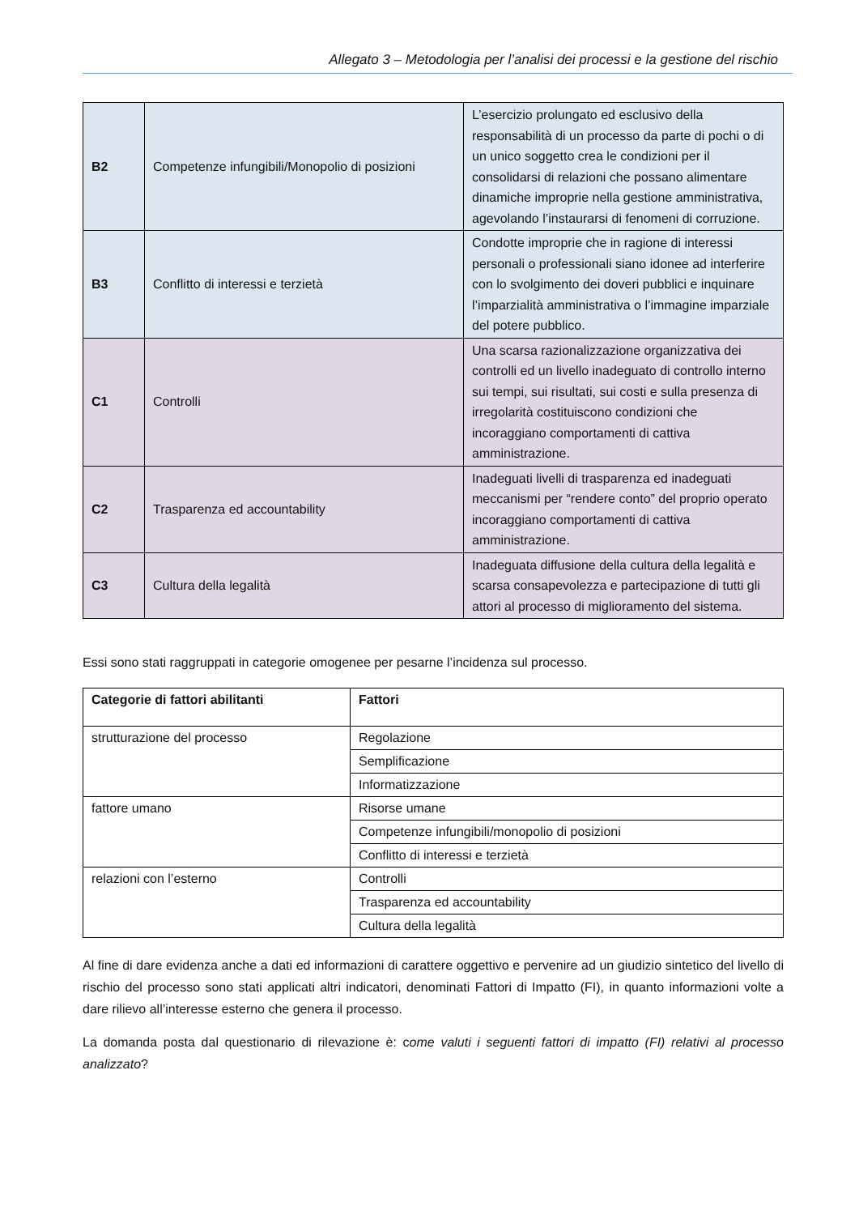Allegato 3 – Metodologia per l’analisi dei processi e la gestione del rischio
| B2 | Competenze infungibili/Monopolio di posizioni | L’esercizio prolungato ed esclusivo della responsabilità di un processo da parte di pochi o di un unico soggetto crea le condizioni per il consolidarsi di relazioni che possano alimentare dinamiche improprie nella gestione amministrativa, agevolando l’instaurarsi di fenomeni di corruzione. |
| B3 | Conflitto di interessi e terzietà | Condotte improprie che in ragione di interessi personali o professionali siano idonee ad interferire con lo svolgimento dei doveri pubblici e inquinare l’imparzialità amministrativa o l’immagine imparziale del potere pubblico. |
| C1 | Controlli | Una scarsa razionalizzazione organizzativa dei controlli ed un livello inadeguato di controllo interno sui tempi, sui risultati, sui costi e sulla presenza di irregolarità costituiscono condizioni che incoraggiano comportamenti di cattiva amministrazione. |
| C2 | Trasparenza ed accountability | Inadeguati livelli di trasparenza ed inadeguati meccanismi per “rendere conto” del proprio operato incoraggiano comportamenti di cattiva amministrazione. |
| C3 | Cultura della legalità | Inadeguata diffusione della cultura della legalità e scarsa consapevolezza e partecipazione di tutti gli attori al processo di miglioramento del sistema. |
Essi sono stati raggruppati in categorie omogenee per pesarne l’incidenza sul processo.
| Categorie di fattori abilitanti | Fattori |
| --- | --- |
| strutturazione del processo | Regolazione |
| | Semplificazione |
| | Informatizzazione |
| fattore umano | Risorse umane |
| | Competenze infungibili/monopolio di posizioni |
| | Conflitto di interessi e terzietà |
| relazioni con l’esterno | Controlli |
| | Trasparenza ed accountability |
| | Cultura della legalità |
Al fine di dare evidenza anche a dati ed informazioni di carattere oggettivo e pervenire ad un giudizio sintetico del livello di rischio del processo sono stati applicati altri indicatori, denominati Fattori di Impatto (FI), in quanto informazioni volte a dare rilievo all’interesse esterno che genera il processo.
La domanda posta dal questionario di rilevazione è: come valuti i seguenti fattori di impatto (FI) relativi al processo analizzato?